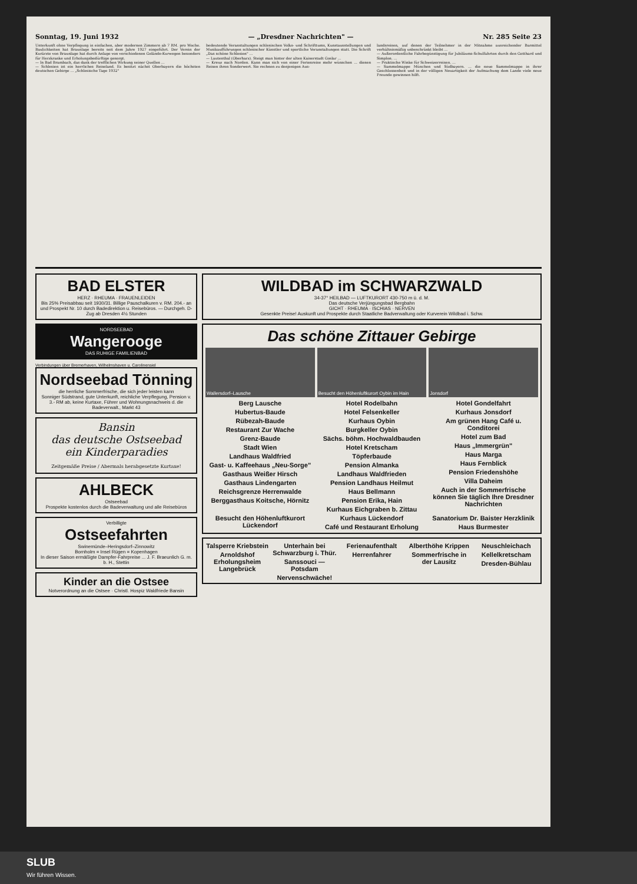Sonntag, 19. Juni 1932 — „Dresdner Nachrichten" — Nr. 285 Seite 23
Unterkunft ohne Verpflegung in einfachen, aber modernen Zimmern ab 7 RM. pro Woche. Baulichkeiten hat Braunlage bereits seit dem Jahre 1927 eingeführt. Der Verein der Kurärzte von Braunlage hat durch Anlage von verschiedenen Gelände-Kurwegen besonders für Herzkranke und Erholungsbedürftige gesorgt.
— In Bad Brambach, das dank der trefflichen Wirkung seiner Quellen ...
— Schlesien ist ein herrliches Reiseland. Es besitzt nächst Oberbayern die höchsten deutschen Gebirge ... „Schlesische Tage 1932"
bedeutende Veranstaltungen schlesischen Volks- und Schrifttums, Kunstausstellungen und Musikaufführungen schlesischer Künstler und sportliche Veranstaltungen statt. Die Schrift „Das schöne Schlesien" ...
— Lautenthal (Oberharz). Steigt man hinter der alten Kaiserstadt Goslar ...
— Kreuz nach Norden. Kann man sich von einer Ferienreise mehr wünschen ... diesen Reisen ihren Sonderwert. Sie rechnen zu denjenigen Aus-
landsreisen, auf denen der Teilnehmer in der Mitnahme ausreichender Barmittel verhältnismäßig unbeschränkt bleibt ...
— Außerordentliche Fahrbegünstigung für Jubiläums-Schulfahrten durch den Gotthard und Simplon. ...
— Praktische Winke für Schweizerreisen. ...
— Sammelmappe München und Südbayern. ... die neue Sammelmappe in ihrer Geschlossenheit und in der völligen Neuartigkeit der Aufmachung dem Lande viele neue Freunde gewinnen hilft.
BAD ELSTER
HERZ · RHEUMA · FRAUENLEIDEN
Bis 25% Preisabbau seit 1930/31. Billige Pauschalkuren v. RM. 204.- an und Prospekt Nr. 10 durch Badedirektion u. Reisebüros. — Durchgeh. D-Zug ab Dresden 4½ Stunden
NORDSEEBAD
Wangerooge
DAS RUHIGE FAMILIENBAD
Verbindungen über Bremerhaven, Wilhelmshaven u. Carolinensiel
Nordseebad Tönning
die herrliche Sommerfrische, die sich jeder leisten kann
Sonniger Südstrand, gute Unterkunft, reichliche Verpflegung, Pension v. 3.- RM ab, keine Kurtaxe, Führer und Wohnungsnachweis d. die Badeverwalt., Markt 43
Bansin
das deutsche Ostseebad
ein Kinderparadies
Zeitgemäße Preise / Abermals herabgesetzte Kurtaxe!
AHLBECK
Ostseebad
Prospekte kostenlos durch die Badeverwaltung und alle Reisebüros
Verbilligte
Ostseefahrten
Swinemünde–Heringsdorf–Zinnowitz
Bornholm = Insel Rügen = Kopenhagen
In dieser Saison ermäßigte Dampfer-Fahrpreise ... J. F. Braeunlich G. m. b. H., Stettin
Kinder an die Ostsee
Notverordnung an die Ostsee · Christl. Hospiz Waldfriede Bansin
WILDBAD im SCHWARZWALD
34-37° HEILBAD — LUFTKURORT 430-750 m ü. d. M.
Das deutsche Verjüngungsbad Bergbahn
GICHT · RHEUMA · ISCHIAS · NERVEN
Gesenkte Preise! Auskunft und Prospekte durch Staatliche Badverwaltung oder Kurverein Wildbad i. Schw.
Das schöne Zittauer Gebirge
Wallersdorf–Lausche
Berg Lausche
Hubertus-Baude
Rübezah-Baude
Restaurant Zur Wache
Grenz-Baude
Stadt Wien
Landhaus Waldfried
Gast- u. Kaffeehaus „Neu-Sorge"
Gasthaus Weißer Hirsch
Gasthaus Lindengarten
Reichsgrenze Herrenwalde
Berggasthaus Koitsche, Hörnitz
Besucht den Höhenluftkurort Oybin im Hain
Hotel Rodelbahn
Hotel Felsenkeller
Kurhaus Oybin
Burgkeller Oybin
Sächs. böhm. Hochwaldbauden
Hotel Kretscham
Töpferbaude
Pension Almanka
Landhaus Waldfrieden
Pension Landhaus Heilmut
Haus Bellmann
Pension Erika, Hain
Kurhaus Eichgraben b. Zittau
Jonsdorf
Hotel Gondelfahrt
Kurhaus Jonsdorf
Am grünen Hang Café u. Conditorei
Hotel zum Bad
Haus „Immergrün"
Haus Marga
Haus Fernblick
Pension Friedenshöhe
Villa Daheim
Auch in der Sommerfrische können Sie täglich Ihre Dresdner Nachrichten
Besucht den Höhenluftkurort Lückendorf
Kurhaus Lückendorf
Café und Restaurant Erholung
Sanatorium Dr. Baister Herzklinik
Haus Burmester
Talsperre Kriebstein
Arnoldshof Erholungsheim Langebrück
Unterhain bei Schwarzburg i. Thür.
Sanssouci — Potsdam
Nervenschwäche!
Ferienaufenthalt
Herrenfahrer
Alberthöhe Krippen
Sommerfrische in der Lausitz
Neuschleichach
Kellelkretscham
Dresden-Bühlau
SLUB
Wir führen Wissen.